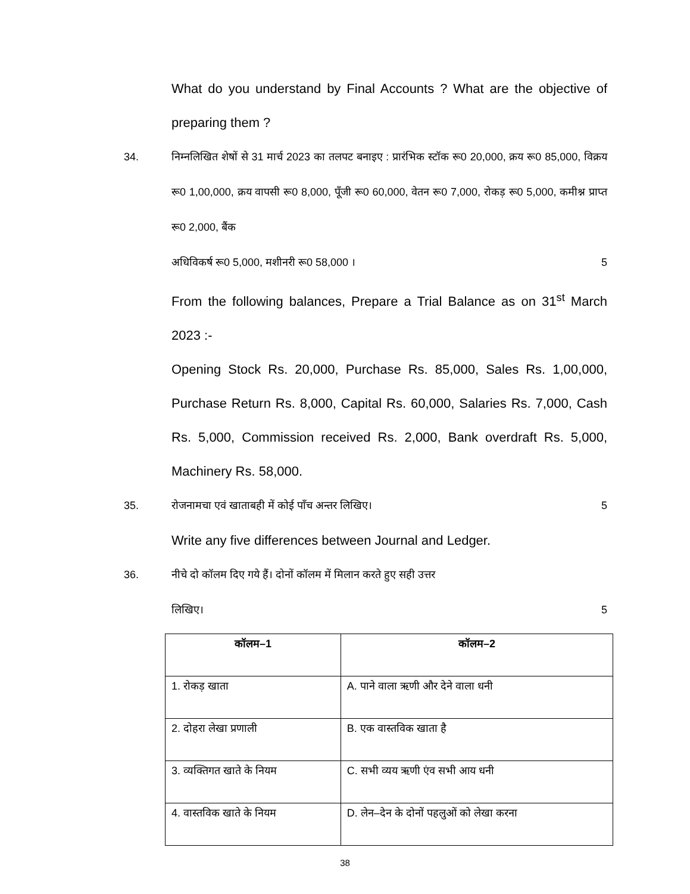What do you understand by Final Accounts ? What are the objective of preparing them ?
34. निम्नलिखित शेषों से 31 मार्च 2023 का तलपट बनाइए : प्रारंभिक स्टॉक रू0 20,000, क्रय रू0 85,000, विक्रय रू0 1,00,000, क्रय वापसी रू0 8,000, पूँजी रू0 60,000, वेतन रू0 7,000, रोकड़ रू0 5,000, कमीश्न प्राप्त रू0 2,000, बैंक
अधिविकर्ष रू0 5,000, मशीनरी रू0 58,000 । 5
From the following balances, Prepare a Trial Balance as on 31<sup>st</sup> March 2023 :-
Opening Stock Rs. 20,000, Purchase Rs. 85,000, Sales Rs. 1,00,000, Purchase Return Rs. 8,000, Capital Rs. 60,000, Salaries Rs. 7,000, Cash Rs. 5,000, Commission received Rs. 2,000, Bank overdraft Rs. 5,000, Machinery Rs. 58,000.
35. रोजनामचा एवं खाताबही में कोई पाँच अन्तर लिखिए। 5
Write any five differences between Journal and Ledger.
36. नीचे दो कॉलम दिए गये हैं। दोनों कॉलम में मिलान करते हुए सही उत्तर
लिखिए। 5
| कॉलम–1 | कॉलम–2 |
| --- | --- |
| 1. रोकड़ खाता | A. पाने वाला ऋणी और देने वाला धनी |
| 2. दोहरा लेखा प्रणाली | B. एक वास्तविक खाता है |
| 3. व्यक्तिगत खाते के नियम | C. सभी व्यय ऋणी एंव सभी आय धनी |
| 4. वास्तविक खाते के नियम | D. लेन–देन के दोनों पहलुओं को लेखा करना |
38